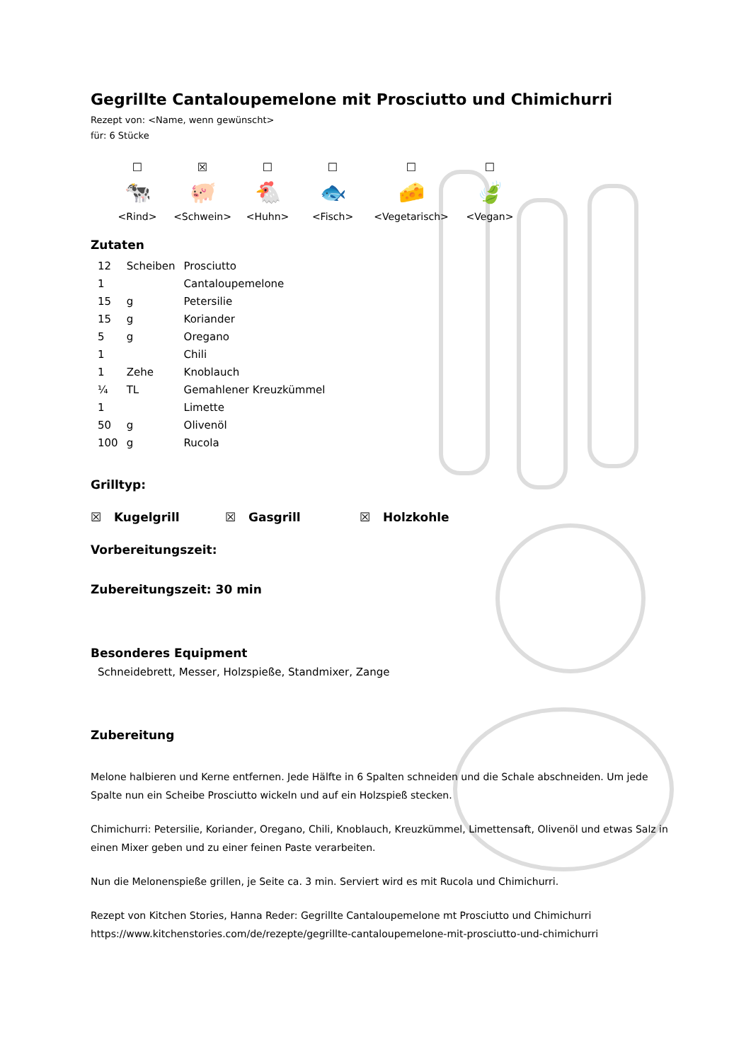Gegrillte Cantaloupemelone mit Prosciutto und Chimichurri
Rezept von: <Name, wenn gewünscht>
für: 6 Stücke
☐
🐄
<Rind>
☒
🐖
<Schwein>
☐
🐔
<Huhn>
☐
🐟
<Fisch>
☐
🧀
<Vegetarisch>
☐
🍃
<Vegan>
Zutaten
| 12 | Scheiben | Prosciutto |
| 1 | | Cantaloupemelone |
| 15 | g | Petersilie |
| 15 | g | Koriander |
| 5 | g | Oregano |
| 1 | | Chili |
| 1 | Zehe | Knoblauch |
| ¼ | TL | Gemahlener Kreuzkümmel |
| 1 | | Limette |
| 50 | g | Olivenöl |
| 100 | g | Rucola |
Grilltyp:
☒ Kugelgrill ☒ Gasgrill ☒ Holzkohle
Vorbereitungszeit:
Zubereitungszeit: 30 min
Besonderes Equipment
Schneidebrett, Messer, Holzspieße, Standmixer, Zange
Zubereitung
Melone halbieren und Kerne entfernen. Jede Hälfte in 6 Spalten schneiden und die Schale abschneiden. Um jede Spalte nun ein Scheibe Prosciutto wickeln und auf ein Holzspieß stecken.
Chimichurri: Petersilie, Koriander, Oregano, Chili, Knoblauch, Kreuzkümmel, Limettensaft, Olivenöl und etwas Salz in einen Mixer geben und zu einer feinen Paste verarbeiten.
Nun die Melonenspieße grillen, je Seite ca. 3 min. Serviert wird es mit Rucola und Chimichurri.
Rezept von Kitchen Stories, Hanna Reder: Gegrillte Cantaloupemelone mt Prosciutto und Chimichurri https://www.kitchenstories.com/de/rezepte/gegrillte-cantaloupemelone-mit-prosciutto-und-chimichurri